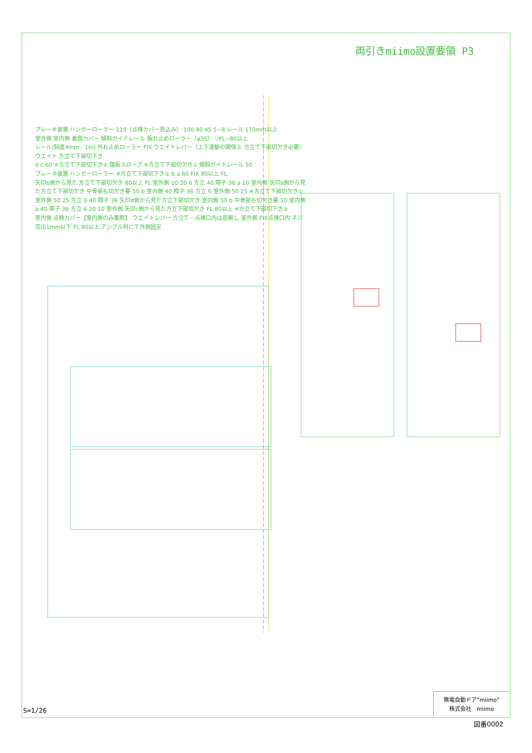両引きmiimo設置要領 P3
ブレーキ装置 ハンガーローラー 115（点検カバー見込み） 100 40 45 5~8 レール 170mm以上
室外側 室内側 着脱カバー 傾斜ガイドレール 振れ止めローラー（φ35） ▽FL−80以上
レール(斜度4mm／1m) 外れ止めローラー FIX ウエイトレバー（上下運動の関係上 方立て下部切欠き必要） ウエイト 方立て下部切下き
d c 60 ※方立て下部切下き② 踏板スロープ ※方立て下部切欠き① 傾斜ガイドレール 50
ブレーキ装置 ハンガーローラー ※方立て下部切下き① b a 60 FIX 80以上 FL
矢印b側から見た 方立て下部切欠き 80以上 FL 室外側 10 20 6 方立 40 障子 36 a 10 室内側 矢印a側から見た方立て下部切欠き 中骨部も切欠き要 50 b 室内側 40 障子 36 方立 6 室外側 50 25 ※方立て下部切欠き①
室外側 50 25 方立 6 40 障子 36 矢印d側から見た方立下部切欠き 室内側 50 b 中骨部も切欠き要 10 室内側 a 40 障子 36 方立 6 20 10 室外側 矢印c側から見た方立下部切欠き FL 80以上 ※方立て下部切下き②
室内側 点検カバー【室内側のみ着脱】 ウエイトレバー 方立て・点検口内は底無し 室外側 FIX点検口内 ネジ突出1mm以下 FL 80以上 アングル材にて外側固定
S=1/26
無電自動ドア“miimo”
株式会社　miimo
図番0002